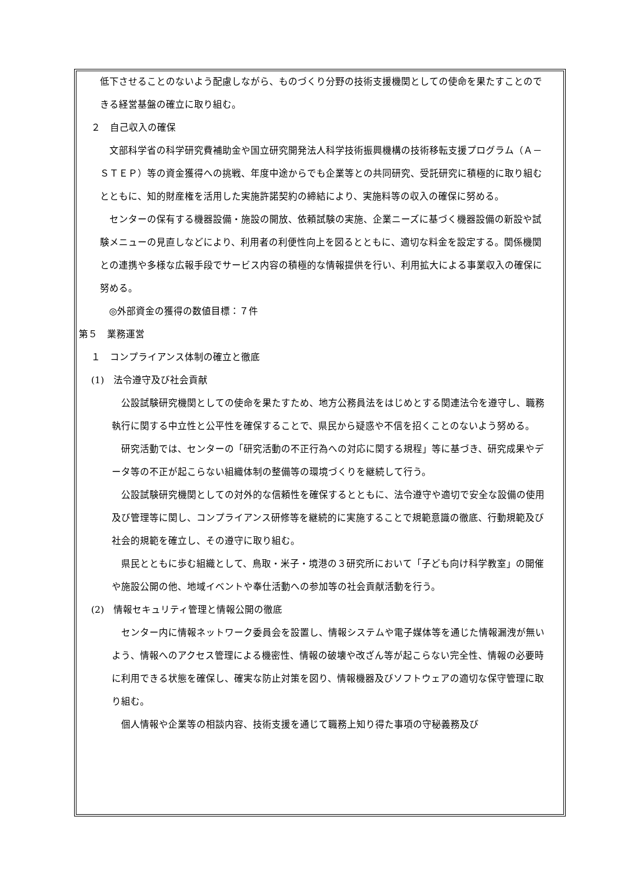低下させることのないよう配慮しながら、ものづくり分野の技術支援機関としての使命を果たすことのできる経営基盤の確立に取り組む。
２　自己収入の確保
文部科学省の科学研究費補助金や国立研究開発法人科学技術振興機構の技術移転支援プログラム（Ａ－ＳＴＥＰ）等の資金獲得への挑戦、年度中途からでも企業等との共同研究、受託研究に積極的に取り組むとともに、知的財産権を活用した実施許諾契約の締結により、実施料等の収入の確保に努める。
センターの保有する機器設備・施設の開放、依頼試験の実施、企業ニーズに基づく機器設備の新設や試験メニューの見直しなどにより、利用者の利便性向上を図るとともに、適切な料金を設定する。関係機関との連携や多様な広報手段でサービス内容の積極的な情報提供を行い、利用拡大による事業収入の確保に努める。
◎外部資金の獲得の数値目標：７件
第５　業務運営
１　コンプライアンス体制の確立と徹底
(1)　法令遵守及び社会貢献
公設試験研究機関としての使命を果たすため、地方公務員法をはじめとする関連法令を遵守し、職務執行に関する中立性と公平性を確保することで、県民から疑惑や不信を招くことのないよう努める。
研究活動では、センターの「研究活動の不正行為への対応に関する規程」等に基づき、研究成果やデータ等の不正が起こらない組織体制の整備等の環境づくりを継続して行う。
公設試験研究機関としての対外的な信頼性を確保するとともに、法令遵守や適切で安全な設備の使用及び管理等に関し、コンプライアンス研修等を継続的に実施することで規範意識の徹底、行動規範及び社会的規範を確立し、その遵守に取り組む。
県民とともに歩む組織として、鳥取・米子・境港の３研究所において「子ども向け科学教室」の開催や施設公開の他、地域イベントや奉仕活動への参加等の社会貢献活動を行う。
(2)　情報セキュリティ管理と情報公開の徹底
センター内に情報ネットワーク委員会を設置し、情報システムや電子媒体等を通じた情報漏洩が無いよう、情報へのアクセス管理による機密性、情報の破壊や改ざん等が起こらない完全性、情報の必要時に利用できる状態を確保し、確実な防止対策を図り、情報機器及びソフトウェアの適切な保守管理に取り組む。
個人情報や企業等の相談内容、技術支援を通じて職務上知り得た事項の守秘義務及び